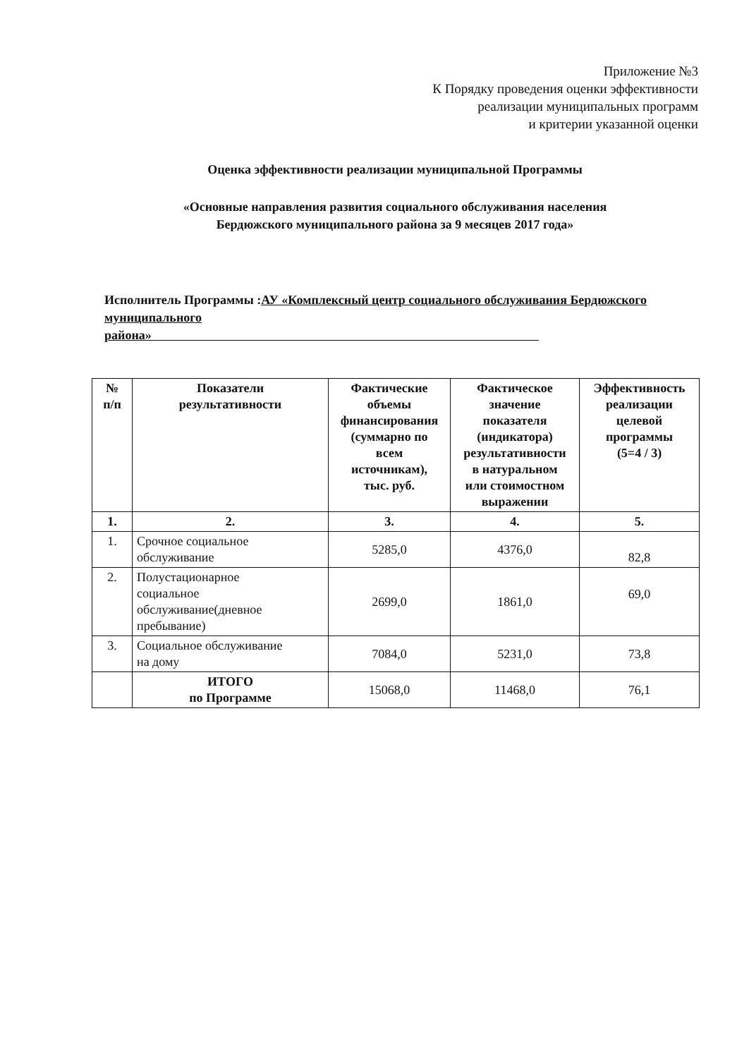Приложение №3
К Порядку проведения оценки эффективности
реализации муниципальных программ
и критерии указанной оценки
Оценка эффективности реализации муниципальной Программы
«Основные направления развития социального обслуживания населения
Бердюжского муниципального района за 9 месяцев 2017 года»
Исполнитель Программы :АУ «Комплексный центр социального обслуживания Бердюжского муниципального
района»
| № п/п | Показатели результативности | Фактические объемы финансирования (суммарно по всем источникам), тыс. руб. | Фактическое значение показателя (индикатора) результативности в натуральном или стоимостном выражении | Эффективность реализации целевой программы (5=4 / 3) |
| --- | --- | --- | --- | --- |
| 1. | 2. | 3. | 4. | 5. |
| 1. | Срочное социальное обслуживание | 5285,0 | 4376,0 | 82,8 |
| 2. | Полустационарное социальное обслуживание(дневное пребывание) | 2699,0 | 1861,0 | 69,0 |
| 3. | Социальное обслуживание на дому | 7084,0 | 5231,0 | 73,8 |
| | ИТОГО по Программе | 15068,0 | 11468,0 | 76,1 |